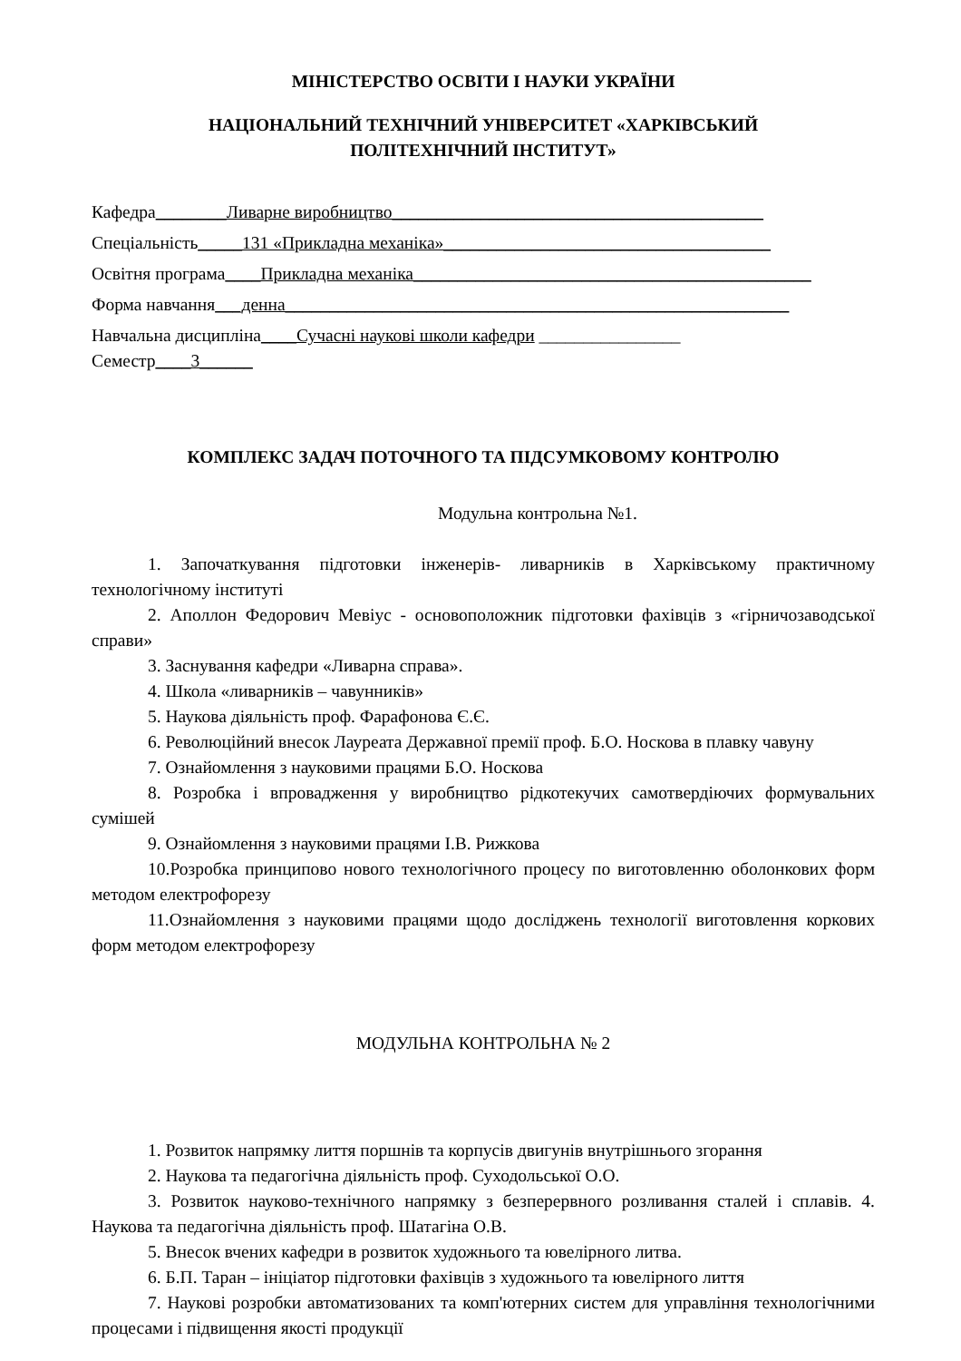МІНІСТЕРСТВО ОСВІТИ І НАУКИ УКРАЇНИ
НАЦІОНАЛЬНИЙ ТЕХНІЧНИЙ УНІВЕРСИТЕТ «ХАРКІВСЬКИЙ
ПОЛІТЕХНІЧНИЙ ІНСТИТУТ»
Кафедра________Ливарне виробництво__________________________________________
Спеціальність_____131 «Прикладна механіка»_____________________________________
Освітня програма____Прикладна механіка_____________________________________________
Форма навчання___денна_________________________________________________________
Навчальна дисципліна____Сучасні наукові школи кафедри ________________
Семестр____3______
КОМПЛЕКС ЗАДАЧ ПОТОЧНОГО ТА ПІДСУМКОВОМУ КОНТРОЛЮ
Модульна контрольна №1.
1. Започаткування підготовки інженерів- ливарників в Харківському практичному технологічному інституті
2. Аполлон Федорович Мевіус - основоположник підготовки фахівців з «гірничозаводської справи»
3. Заснування кафедри «Ливарна справа».
4. Школа «ливарників – чавунників»
5. Наукова діяльність проф. Фарафонова Є.Є.
6. Революційний внесок Лауреата Державної премії проф. Б.О. Носкова в плавку чавуну
7. Ознайомлення з науковими працями Б.О. Носкова
8. Розробка і впровадження у виробництво рідкотекучих самотвердіючих формувальних сумішей
9. Ознайомлення з науковими працями І.В. Рижкова
10.Розробка принципово нового технологічного процесу по виготовленню оболонкових форм методом електрофорезу
11.Ознайомлення з науковими працями щодо досліджень технології виготовлення коркових форм методом електрофорезу
МОДУЛЬНА КОНТРОЛЬНА № 2
1. Розвиток напрямку лиття поршнів та корпусів двигунів внутрішнього згорання
2. Наукова та педагогічна діяльність проф. Суходольської О.О.
3. Розвиток науково-технічного напрямку з безперервного розливання сталей і сплавів. 4. Наукова та педагогічна діяльність проф. Шатагіна О.В.
5. Внесок вчених кафедри в розвиток художнього та ювелірного литва.
6. Б.П. Таран – ініціатор підготовки фахівців з художнього та ювелірного лиття
7. Наукові розробки автоматизованих та комп'ютерних систем для управління технологічними процесами і підвищення якості продукції